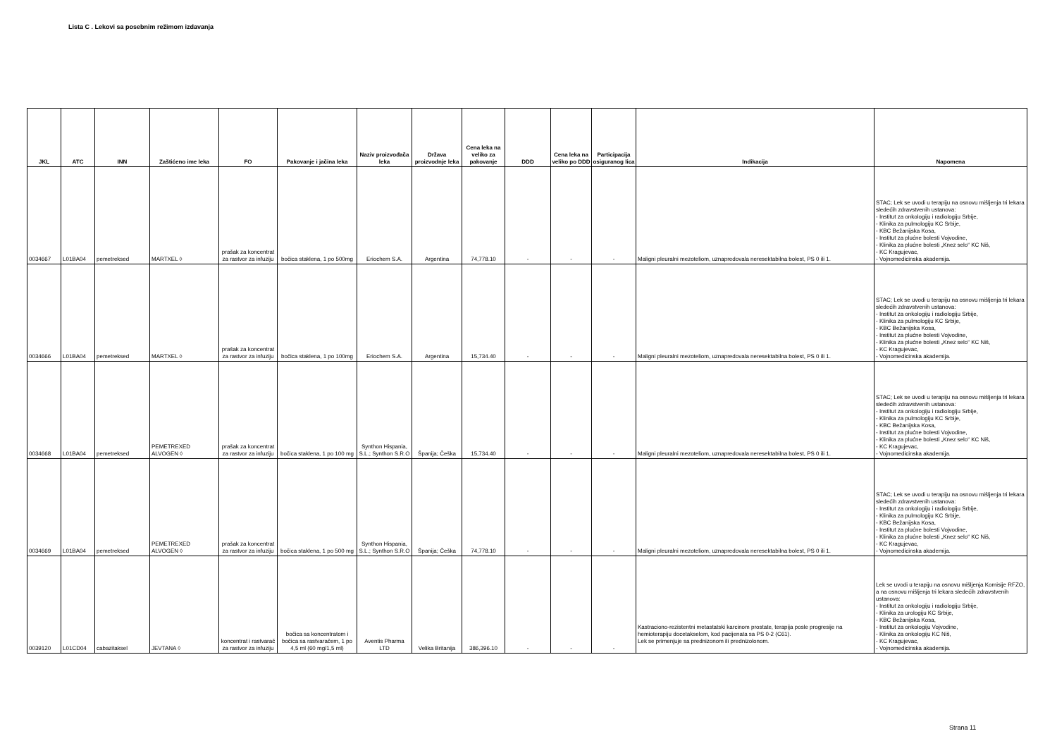Lista C . Lekovi sa posebnim režimom izdavanja
| JKL | ATC | INN | Zaštićeno ime leka | FO | Pakovanje i jačina leka | Naziv proizvođača leka | Država proizvodnje leka | Cena leka na veliko za pakovanje | DDD | Cena leka na veliko po DDD | Participacija osiguranog lica | Indikacija | Napomena |
| --- | --- | --- | --- | --- | --- | --- | --- | --- | --- | --- | --- | --- | --- |
| 0034667 | L01BA04 | pemetreksed | MARTXEL ◊ | prašak za koncentrat za rastvor za infuziju | bočica staklena, 1 po 500mg | Eriochem S.A. | Argentina | 74,778.10 | - | - | - | Maligni pleuralni mezoteliom, uznapredovala neresektabilna bolest, PS 0 ili 1. | STAC; Lek se uvodi u terapiju na osnovu mišljenja tri lekara sledećih zdravstvenih ustanova: - Institut za onkologiju i radiologiju Srbije, - Klinika za pulmologiju KC Srbije, - KBC Bežanijska Kosa, - Institut za plućne bolesti Vojvodine, - Klinika za plućne bolesti „Knez selo“ KC Niš, - KC Kragujevac, - Vojnomedicinska akademija. |
| 0034666 | L01BA04 | pemetreksed | MARTXEL ◊ | prašak za koncentrat za rastvor za infuziju | bočica staklena, 1 po 100mg | Eriochem S.A. | Argentina | 15,734.40 | - | - | - | Maligni pleuralni mezoteliom, uznapredovala neresektabilna bolest, PS 0 ili 1. | STAC; Lek se uvodi u terapiju na osnovu mišljenja tri lekara sledećih zdravstvenih ustanova: - Institut za onkologiju i radiologiju Srbije, - Klinika za pulmologiju KC Srbije, - KBC Bežanijska Kosa, - Institut za plućne bolesti Vojvodine, - Klinika za plućne bolesti „Knez selo“ KC Niš, - KC Kragujevac, - Vojnomedicinska akademija. |
| 0034668 | L01BA04 | pemetreksed | PEMETREXED ALVOGEN ◊ | prašak za koncentrat za rastvor za infuziju | bočica staklena, 1 po 100 mg | Synthon Hispania, S.L.; Synthon S.R.O | Španija; Češka | 15,734.40 | - | - | - | Maligni pleuralni mezoteliom, uznapredovala neresektabilna bolest, PS 0 ili 1. | STAC; Lek se uvodi u terapiju na osnovu mišljenja tri lekara sledećih zdravstvenih ustanova: - Institut za onkologiju i radiologiju Srbije, - Klinika za pulmologiju KC Srbije, - KBC Bežanijska Kosa, - Institut za plućne bolesti Vojvodine, - Klinika za plućne bolesti „Knez selo“ KC Niš, - KC Kragujevac, - Vojnomedicinska akademija. |
| 0034669 | L01BA04 | pemetreksed | PEMETREXED ALVOGEN ◊ | prašak za koncentrat za rastvor za infuziju | bočica staklena, 1 po 500 mg | Synthon Hispania, S.L.; Synthon S.R.O | Španija; Češka | 74,778.10 | - | - | - | Maligni pleuralni mezoteliom, uznapredovala neresektabilna bolest, PS 0 ili 1. | STAC; Lek se uvodi u terapiju na osnovu mišljenja tri lekara sledećih zdravstvenih ustanova: - Institut za onkologiju i radiologiju Srbije, - Klinika za pulmologiju KC Srbije, - KBC Bežanijska Kosa, - Institut za plućne bolesti Vojvodine, - Klinika za plućne bolesti „Knez selo“ KC Niš, - KC Kragujevac, - Vojnomedicinska akademija. |
| 0039120 | L01CD04 | cabazitaksel | JEVTANA ◊ | koncentrat i rastvarač za rastvor za infuziju | bočica sa koncentratom i bočica sa rastvaračem, 1 po 4,5 ml (60 mg/1,5 ml) | Aventis Pharma LTD | Velika Britanija | 386,396.10 | - | - | - | Kastraciono-rezistentni metastatski karcinom prostate, terapija posle progresije na hemioterapiju docetakselom, kod pacijenata sa PS 0-2 (C61). Lek se primenjuje sa prednizonom ili prednizolonom. | Lek se uvodi u terapiju na osnovu mišljenja Komisije RFZO, a na osnovu mišljenja tri lekara sledećih zdravstvenih ustanova: - Institut za onkologiju i radiologiju Srbije, - Klinika za urologiju KC Srbije, - KBC Bežanijska Kosa, - Institut za onkologiju Vojvodine, - Klinika za onkologiju KC Niš, - KC Kragujevac, - Vojnomedicinska akademija. |
Strana 11